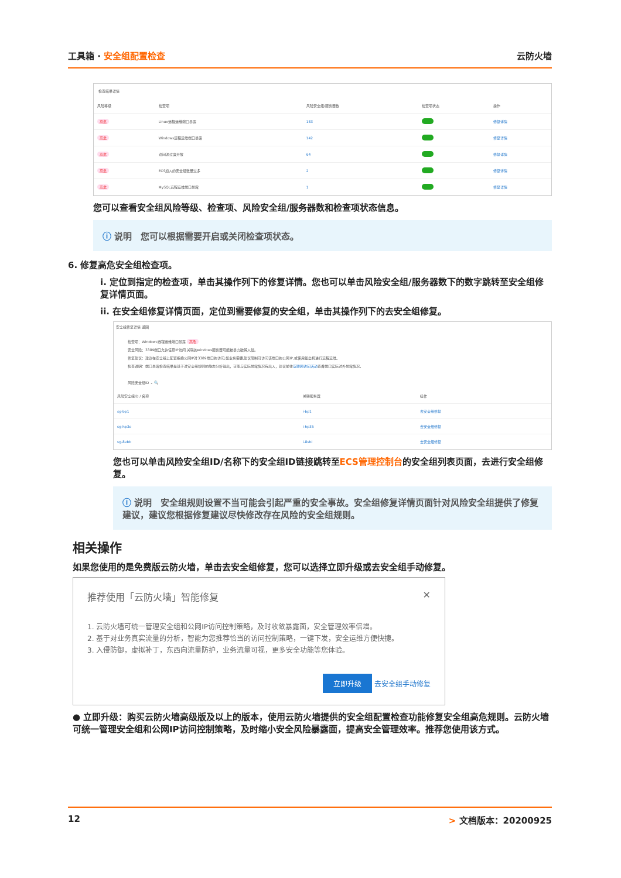工具箱 · 安全组配置检查 云防火墙
检查结果详情
| 风险等级 | 检查项 | 风险安全组/服务器数 | 检查项状态 | 操作 |
| --- | --- | --- | --- | --- |
| 高危 | Linux远程运维端口暴露 | 183 | | 修复详情 |
| 高危 | Windows远程运维端口暴露 | 142 | | 修复详情 |
| 高危 | 访问源过度开放 | 64 | | 修复详情 |
| 高危 | ECS加入的安全组数量过多 | 2 | | 修复详情 |
| 高危 | MySQL远程运维端口暴露 | 1 | | 修复详情 |
您可以查看安全组风险等级、检查项、风险安全组/服务器数和检查项状态信息。
ⓘ 说明　您可以根据需要开启或关闭检查项状态。
6. 修复高危安全组检查项。
i. 定位到指定的检查项，单击其操作列下的修复详情。您也可以单击风险安全组/服务器数下的数字跳转至安全组修复详情页面。
ii. 在安全组修复详情页面，定位到需要修复的安全组，单击其操作列下的去安全组修复。
安全组修复详情 返回
检查项：Windows远程运维端口暴露 高危
安全风险：3389端口允许任意IP访问,关联的windows服务器可能被暴力破解入侵。
修复建议：建议在安全组上配置拒绝公网IP对3389端口的访问,如业务需要,建议限制可访问该端口的公网IP,或使用堡垒机进行远程运维。
检查说明：端口暴露检查结果是基于对安全组规则的静态分析得出，可能与实际暴露情况有出入，建议前往互联网访问活动查看端口实际对外暴露情况。
风险安全组ID ⌄ 🔍
| 风险安全组ID / 名称 | 关联服务器 | 操作 |
| --- | --- | --- |
| sg-bp1 | i-bp1 | 去安全组修复 |
| sg-hp3e | i-hp35 | 去安全组修复 |
| sg-8vbb | i-8vbl | 去安全组修复 |
您也可以单击风险安全组ID/名称下的安全组ID链接跳转至ECS管理控制台的安全组列表页面，去进行安全组修复。
ⓘ 说明　安全组规则设置不当可能会引起严重的安全事故。安全组修复详情页面针对风险安全组提供了修复建议，建议您根据修复建议尽快修改存在风险的安全组规则。
相关操作
如果您使用的是免费版云防火墙，单击去安全组修复，您可以选择立即升级或去安全组手动修复。
推荐使用「云防火墙」智能修复 ✕
1. 云防火墙可统一管理安全组和公网IP访问控制策略，及时收敛暴露面，安全管理效率倍增。
2. 基于对业务真实流量的分析，智能为您推荐恰当的访问控制策略，一键下发，安全运维方便快捷。
3. 入侵防御，虚拟补丁，东西向流量防护，业务流量可视，更多安全功能等您体验。
立即升级 去安全组手动修复
● 立即升级：购买云防火墙高级版及以上的版本，使用云防火墙提供的安全组配置检查功能修复安全组高危规则。云防火墙可统一管理安全组和公网IP访问控制策略，及时缩小安全风险暴露面，提高安全管理效率。推荐您使用该方式。
12 > 文档版本：20200925